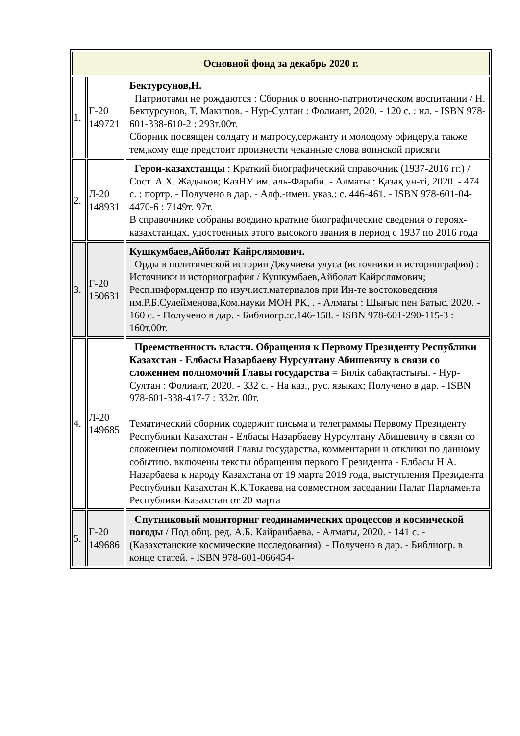| Основной фонд за декабрь 2020 г. | | |
| --- | --- | --- |
| 1. | Г-20 149721 | Бектурсунов,Н. Патриотами не рождаются : Сборник о военно-патриотическом воспитании / Н. Бектурсунов, Т. Макипов. - Нур-Султан : Фолиант, 2020. - 120 с. : ил. - ISBN 978-601-338-610-2 : 293т.00т. Сборник посвящен солдату и матросу,сержанту и молодому офицеру,а также тем,кому еще предстоит произнести чеканные слова воинской присяги |
| 2. | Л-20 148931 | Герои-казахстанцы : Краткий биографический справочник (1937-2016 гг.) / Сост. А.Х. Жадыков; КазНУ им. аль-Фараби. - Алматы : Қазақ ун-ті, 2020. - 474 с. : портр. - Получено в дар. - Алф.-имен. указ.: с. 446-461. - ISBN 978-601-04-4470-6 : 7149т. 97т. В справочнике собраны воедино краткие биографические сведения о героях-казахстанцах, удостоенных этого высокого звания в период с 1937 по 2016 года |
| 3. | Г-20 150631 | Кушкумбаев,Айболат Кайрслямович. Орды в политической истории Джучиева улуса (источники и историография) : Источники и историография / Кушкумбаев,Айболат Кайрслямович; Респ.информ.центр по изуч.ист.материалов при Ин-те востоковедения им.Р.Б.Сулейменова,Ком.науки МОН РК, . - Алматы : Шығыс пен Батыс, 2020. - 160 с. - Получено в дар. - Библиогр.:с.146-158. - ISBN 978-601-290-115-3 : 160т.00т. |
| 4. | Л-20 149685 | Преемственность власти. Обращения к Первому Президенту Республики Казахстан - Елбасы Назарбаеву Нурсултану Абишевичу в связи со сложением полномочий Главы государства = Билік сабақтастығы. - Нур-Султан : Фолиант, 2020. - 332 с. - На каз., рус. языках; Получено в дар. - ISBN 978-601-338-417-7 : 332т. 00т. Тематический сборник содержит письма и телеграммы Первому Президенту Республики Казахстан - Елбасы Назарбаеву Нурсултану Абишевичу в связи со сложением полномочий Главы государства, комментарии и отклики по данному событию. включены тексты обращения первого Президента - Елбасы Н А. Назарбаева к народу Казахстана от 19 марта 2019 года, выступления Президента Республики Казахстан К.К.Токаева на совместном заседании Палат Парламента Республики Казахстан от 20 марта |
| 5. | Г-20 149686 | Спутниковый мониторинг геодинамических процессов и космической погоды / Под общ. ред. А.Б. Кайранбаева. - Алматы, 2020. - 141 с. - (Казахстанские космические исследования). - Получено в дар. - Библиогр. в конце статей. - ISBN 978-601-066454- |